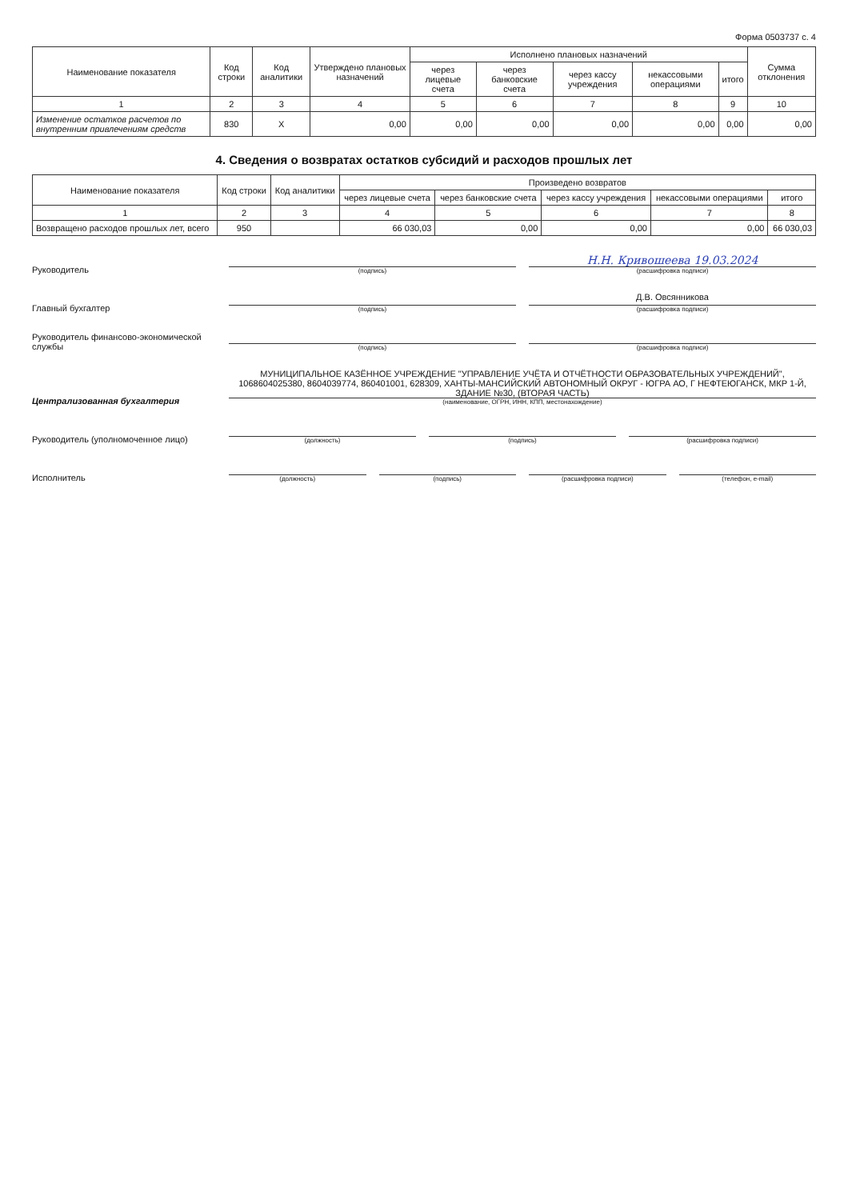Форма 0503737 с. 4
| Наименование показателя | Код строки | Код аналитики | Утверждено плановых назначений | Исполнено плановых назначений | | | | | Сумма отклонения |
| --- | --- | --- | --- | --- | --- | --- | --- | --- | --- |
| | | | | через лицевые счета | через банковские счета | через кассу учреждения | некассовыми операциями | итого | |
| 1 | 2 | 3 | 4 | 5 | 6 | 7 | 8 | 9 | 10 |
| Изменение остатков расчетов по внутренним привлечениям средств | 830 | X | 0,00 | 0,00 | 0,00 | 0,00 | 0,00 | 0,00 | 0,00 |
4. Сведения о возвратах остатков субсидий и расходов прошлых лет
| Наименование показателя | Код строки | Код аналитики | Произведено возвратов | | | | |
| --- | --- | --- | --- | --- | --- | --- | --- |
| | | | через лицевые счета | через банковские счета | через кассу учреждения | некассовыми операциями | итого |
| 1 | 2 | 3 | 4 | 5 | 6 | 7 | 8 |
| Возвращено расходов прошлых лет, всего | 950 | | 66 030,03 | 0,00 | 0,00 | 0,00 | 66 030,03 |
Руководитель
(подпись)
Н.Н. Кривошеева 19.03.2024
(расшифровка подписи)
Главный бухгалтер
(подпись)
Д.В. Овсянникова
(расшифровка подписи)
Руководитель финансово-экономической службы
(подпись)
(расшифровка подписи)
Централизованная бухгалтерия
МУНИЦИПАЛЬНОЕ КАЗЁННОЕ УЧРЕЖДЕНИЕ "УПРАВЛЕНИЕ УЧЁТА И ОТЧЁТНОСТИ ОБРАЗОВАТЕЛЬНЫХ УЧРЕЖДЕНИЙ", 1068604025380, 8604039774, 860401001, 628309, ХАНТЫ-МАНСИЙСКИЙ АВТОНОМНЫЙ ОКРУГ - ЮГРА АО, Г НЕФТЕЮГАНСК, МКР 1-Й, ЗДАНИЕ №30, (ВТОРАЯ ЧАСТЬ)
(наименование, ОГРН, ИНН, КПП, местонахождение)
Руководитель (уполномоченное лицо)
(должность)
(подпись)
(расшифровка подписи)
Исполнитель
(должность)
(подпись)
(расшифровка подписи)
(телефон, e-mail)